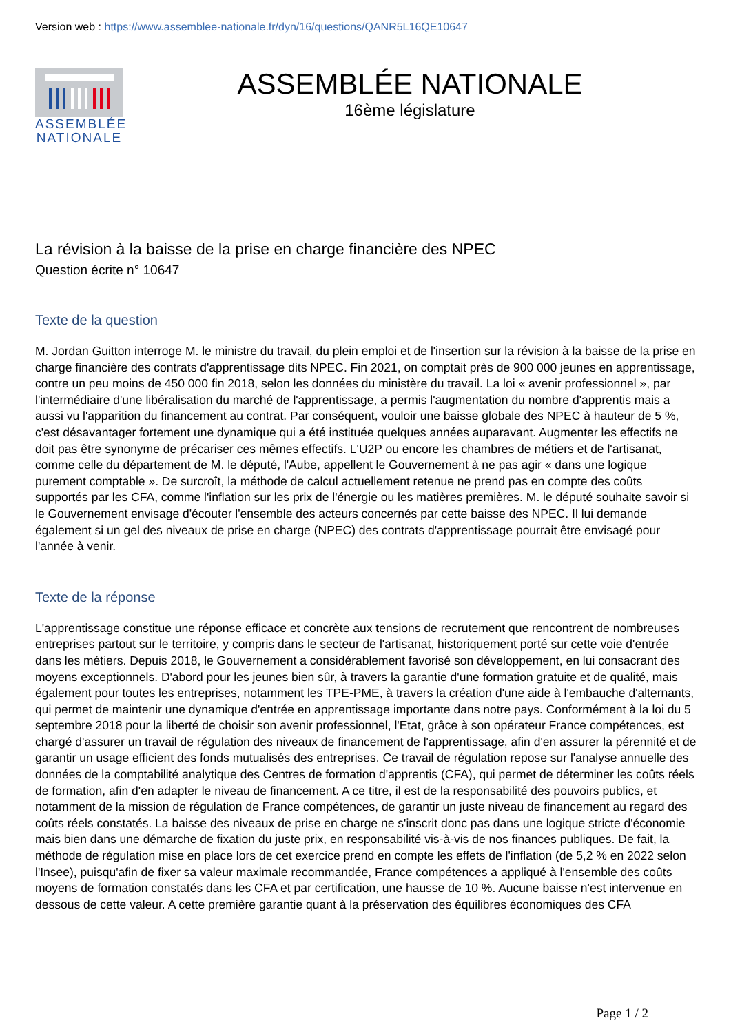Version web : https://www.assemblee-nationale.fr/dyn/16/questions/QANR5L16QE10647
ASSEMBLÉE NATIONALE
ASSEMBLÉE NATIONALE
16ème législature
La révision à la baisse de la prise en charge financière des NPEC
Question écrite n° 10647
Texte de la question
M. Jordan Guitton interroge M. le ministre du travail, du plein emploi et de l'insertion sur la révision à la baisse de la prise en charge financière des contrats d'apprentissage dits NPEC. Fin 2021, on comptait près de 900 000 jeunes en apprentissage, contre un peu moins de 450 000 fin 2018, selon les données du ministère du travail. La loi « avenir professionnel », par l'intermédiaire d'une libéralisation du marché de l'apprentissage, a permis l'augmentation du nombre d'apprentis mais a aussi vu l'apparition du financement au contrat. Par conséquent, vouloir une baisse globale des NPEC à hauteur de 5 %, c'est désavantager fortement une dynamique qui a été instituée quelques années auparavant. Augmenter les effectifs ne doit pas être synonyme de précariser ces mêmes effectifs. L'U2P ou encore les chambres de métiers et de l'artisanat, comme celle du département de M. le député, l'Aube, appellent le Gouvernement à ne pas agir « dans une logique purement comptable ». De surcroît, la méthode de calcul actuellement retenue ne prend pas en compte des coûts supportés par les CFA, comme l'inflation sur les prix de l'énergie ou les matières premières. M. le député souhaite savoir si le Gouvernement envisage d'écouter l'ensemble des acteurs concernés par cette baisse des NPEC. Il lui demande également si un gel des niveaux de prise en charge (NPEC) des contrats d'apprentissage pourrait être envisagé pour l'année à venir.
Texte de la réponse
L'apprentissage constitue une réponse efficace et concrète aux tensions de recrutement que rencontrent de nombreuses entreprises partout sur le territoire, y compris dans le secteur de l'artisanat, historiquement porté sur cette voie d'entrée dans les métiers. Depuis 2018, le Gouvernement a considérablement favorisé son développement, en lui consacrant des moyens exceptionnels. D'abord pour les jeunes bien sûr, à travers la garantie d'une formation gratuite et de qualité, mais également pour toutes les entreprises, notamment les TPE-PME, à travers la création d'une aide à l'embauche d'alternants, qui permet de maintenir une dynamique d'entrée en apprentissage importante dans notre pays. Conformément à la loi du 5 septembre 2018 pour la liberté de choisir son avenir professionnel, l'Etat, grâce à son opérateur France compétences, est chargé d'assurer un travail de régulation des niveaux de financement de l'apprentissage, afin d'en assurer la pérennité et de garantir un usage efficient des fonds mutualisés des entreprises. Ce travail de régulation repose sur l'analyse annuelle des données de la comptabilité analytique des Centres de formation d'apprentis (CFA), qui permet de déterminer les coûts réels de formation, afin d'en adapter le niveau de financement. A ce titre, il est de la responsabilité des pouvoirs publics, et notamment de la mission de régulation de France compétences, de garantir un juste niveau de financement au regard des coûts réels constatés. La baisse des niveaux de prise en charge ne s'inscrit donc pas dans une logique stricte d'économie mais bien dans une démarche de fixation du juste prix, en responsabilité vis-à-vis de nos finances publiques. De fait, la méthode de régulation mise en place lors de cet exercice prend en compte les effets de l'inflation (de 5,2 % en 2022 selon l'Insee), puisqu'afin de fixer sa valeur maximale recommandée, France compétences a appliqué à l'ensemble des coûts moyens de formation constatés dans les CFA et par certification, une hausse de 10 %. Aucune baisse n'est intervenue en dessous de cette valeur. A cette première garantie quant à la préservation des équilibres économiques des CFA
Page 1 / 2